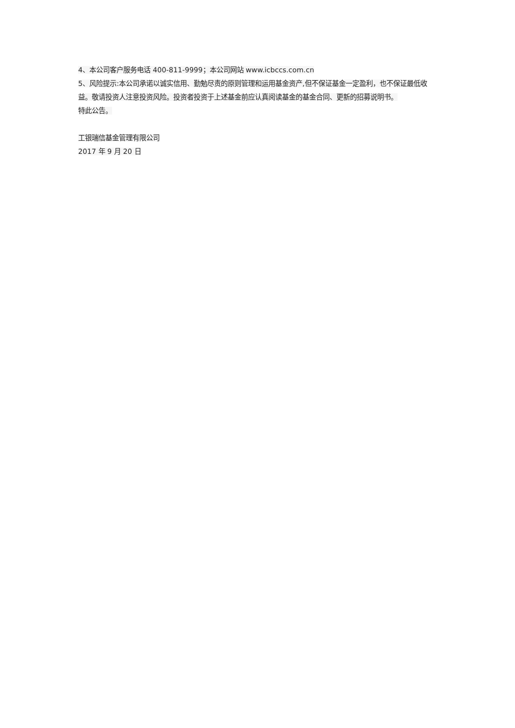4、本公司客户服务电话 400-811-9999；本公司网站 www.icbccs.com.cn
5、风险提示:本公司承诺以诚实信用、勤勉尽责的原则管理和运用基金资产,但不保证基金一定盈利，也不保证最低收益。敬请投资人注意投资风险。投资者投资于上述基金前应认真阅读基金的基金合同、更新的招募说明书。
特此公告。
工银瑞信基金管理有限公司
2017 年 9 月 20 日